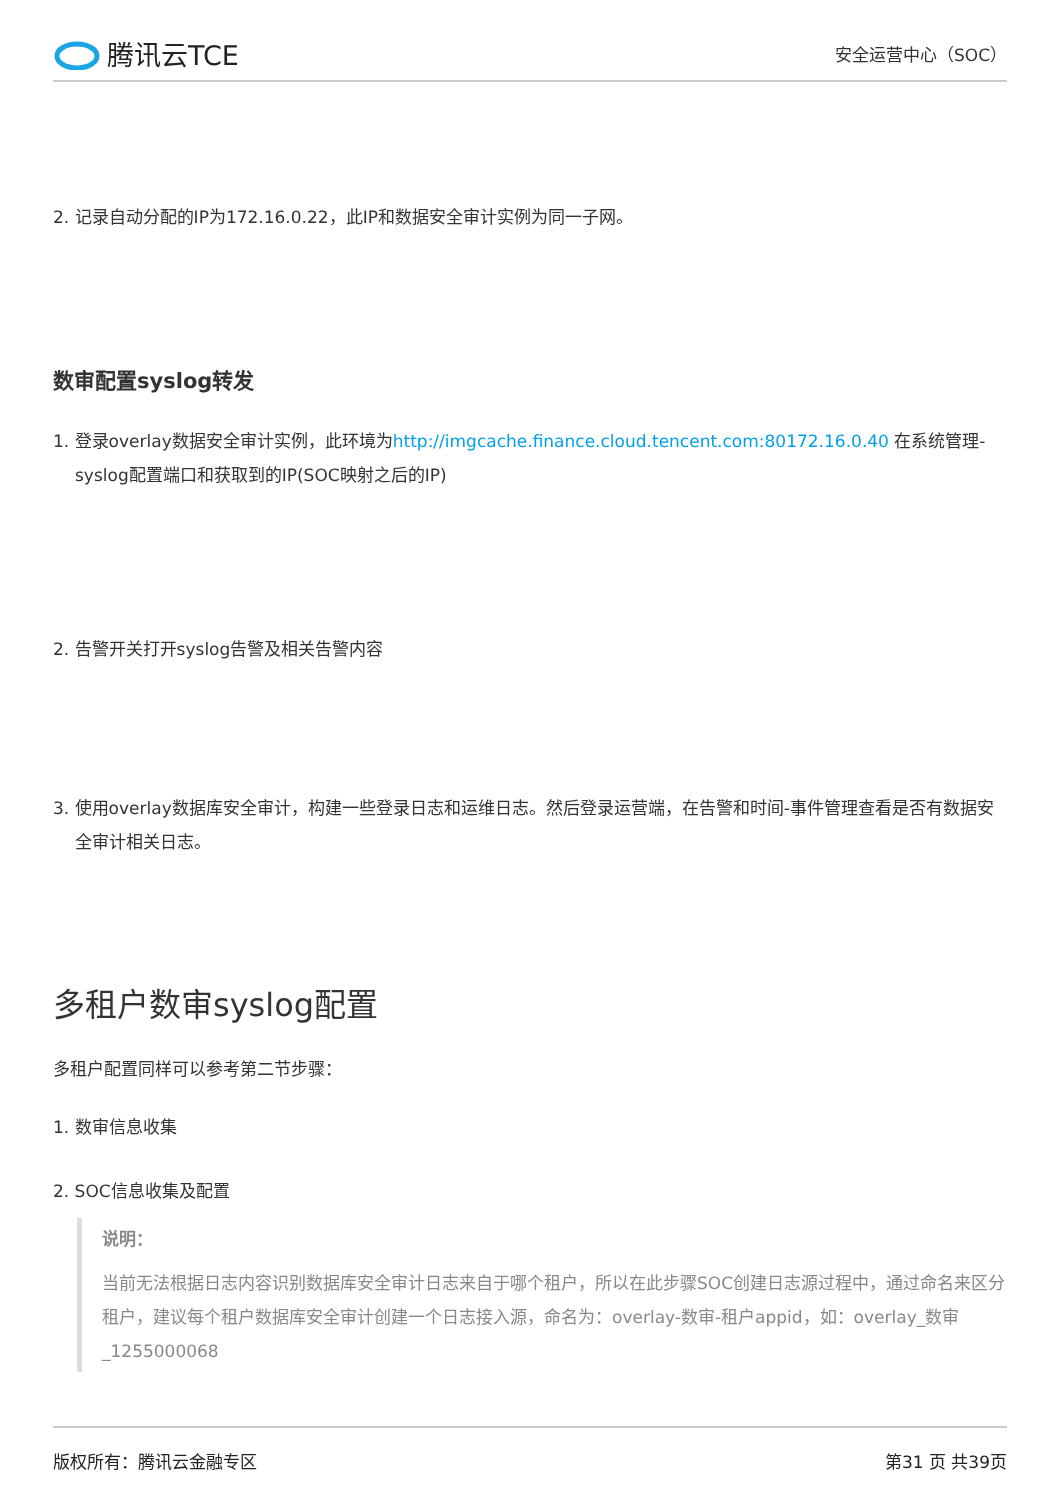腾讯云TCE
安全运营中心（SOC）
2. 记录自动分配的IP为172.16.0.22，此IP和数据安全审计实例为同一子网。
数审配置syslog转发
1. 登录overlay数据安全审计实例，此环境为http://imgcache.finance.cloud.tencent.com:80172.16.0.40 在系统管理-syslog配置端口和获取到的IP(SOC映射之后的IP)
2. 告警开关打开syslog告警及相关告警内容
3. 使用overlay数据库安全审计，构建一些登录日志和运维日志。然后登录运营端，在告警和时间-事件管理查看是否有数据安全审计相关日志。
多租户数审syslog配置
多租户配置同样可以参考第二节步骤：
1. 数审信息收集
2. SOC信息收集及配置
说明：
当前无法根据日志内容识别数据库安全审计日志来自于哪个租户，所以在此步骤SOC创建日志源过程中，通过命名来区分租户，建议每个租户数据库安全审计创建一个日志接入源，命名为：overlay-数审-租户appid，如：overlay_数审_1255000068
版权所有：腾讯云金融专区 第31 页 共39页